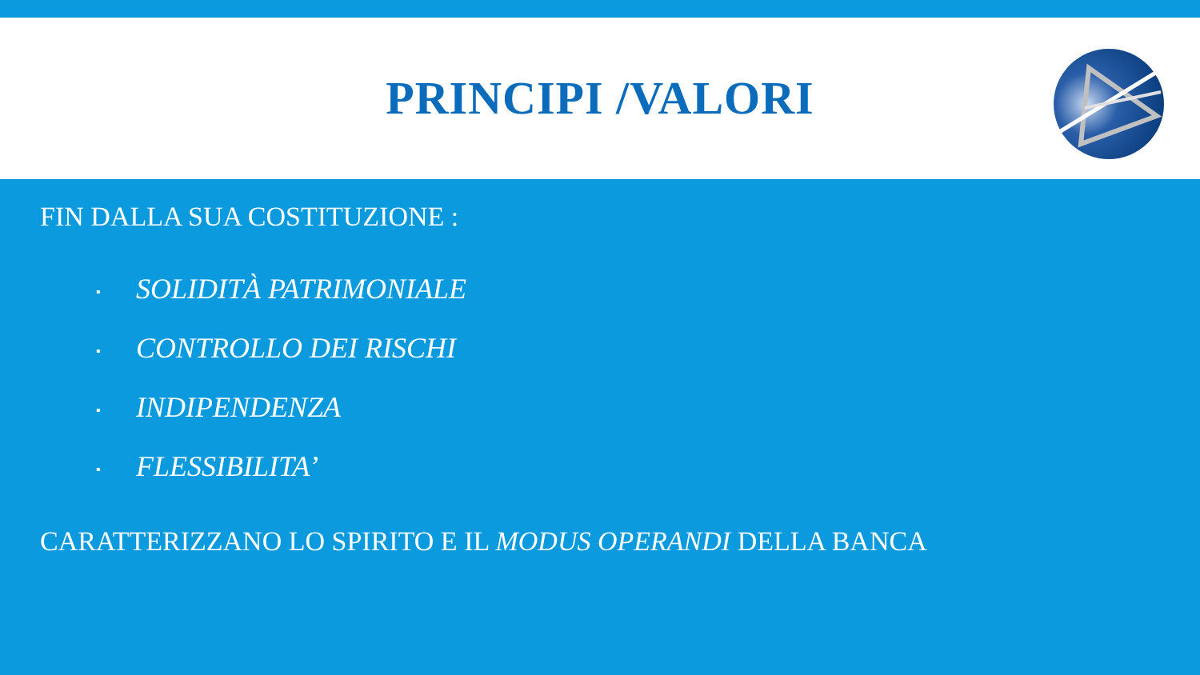PRINCIPI /VALORI
FIN DALLA SUA COSTITUZIONE :
▪ SOLIDITÀ PATRIMONIALE
▪ CONTROLLO DEI RISCHI
▪ INDIPENDENZA
▪ FLESSIBILITA’
CARATTERIZZANO LO SPIRITO E IL MODUS OPERANDI DELLA BANCA